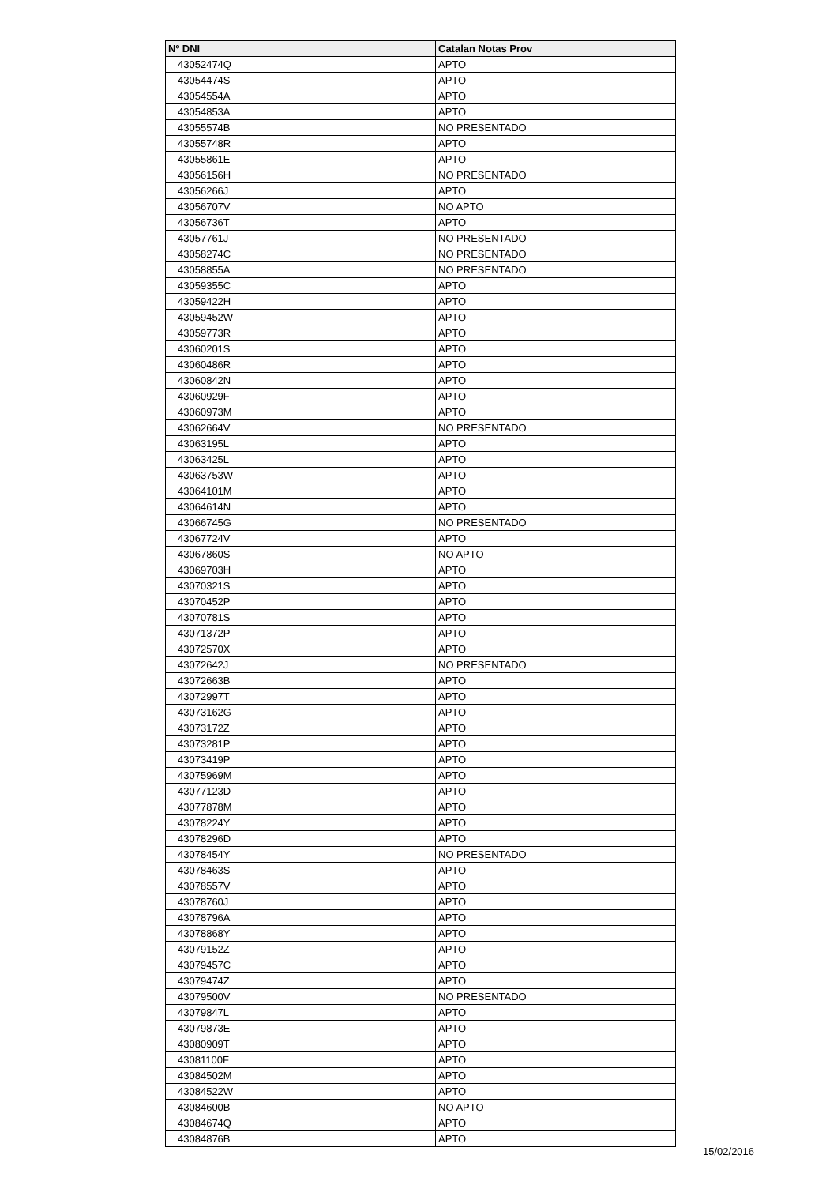| Nº DNI | Catalan Notas Prov |
| --- | --- |
| 43052474Q | APTO |
| 43054474S | APTO |
| 43054554A | APTO |
| 43054853A | APTO |
| 43055574B | NO PRESENTADO |
| 43055748R | APTO |
| 43055861E | APTO |
| 43056156H | NO PRESENTADO |
| 43056266J | APTO |
| 43056707V | NO APTO |
| 43056736T | APTO |
| 43057761J | NO PRESENTADO |
| 43058274C | NO PRESENTADO |
| 43058855A | NO PRESENTADO |
| 43059355C | APTO |
| 43059422H | APTO |
| 43059452W | APTO |
| 43059773R | APTO |
| 43060201S | APTO |
| 43060486R | APTO |
| 43060842N | APTO |
| 43060929F | APTO |
| 43060973M | APTO |
| 43062664V | NO PRESENTADO |
| 43063195L | APTO |
| 43063425L | APTO |
| 43063753W | APTO |
| 43064101M | APTO |
| 43064614N | APTO |
| 43066745G | NO PRESENTADO |
| 43067724V | APTO |
| 43067860S | NO APTO |
| 43069703H | APTO |
| 43070321S | APTO |
| 43070452P | APTO |
| 43070781S | APTO |
| 43071372P | APTO |
| 43072570X | APTO |
| 43072642J | NO PRESENTADO |
| 43072663B | APTO |
| 43072997T | APTO |
| 43073162G | APTO |
| 43073172Z | APTO |
| 43073281P | APTO |
| 43073419P | APTO |
| 43075969M | APTO |
| 43077123D | APTO |
| 43077878M | APTO |
| 43078224Y | APTO |
| 43078296D | APTO |
| 43078454Y | NO PRESENTADO |
| 43078463S | APTO |
| 43078557V | APTO |
| 43078760J | APTO |
| 43078796A | APTO |
| 43078868Y | APTO |
| 43079152Z | APTO |
| 43079457C | APTO |
| 43079474Z | APTO |
| 43079500V | NO PRESENTADO |
| 43079847L | APTO |
| 43079873E | APTO |
| 43080909T | APTO |
| 43081100F | APTO |
| 43084502M | APTO |
| 43084522W | APTO |
| 43084600B | NO APTO |
| 43084674Q | APTO |
| 43084876B | APTO |
15/02/2016